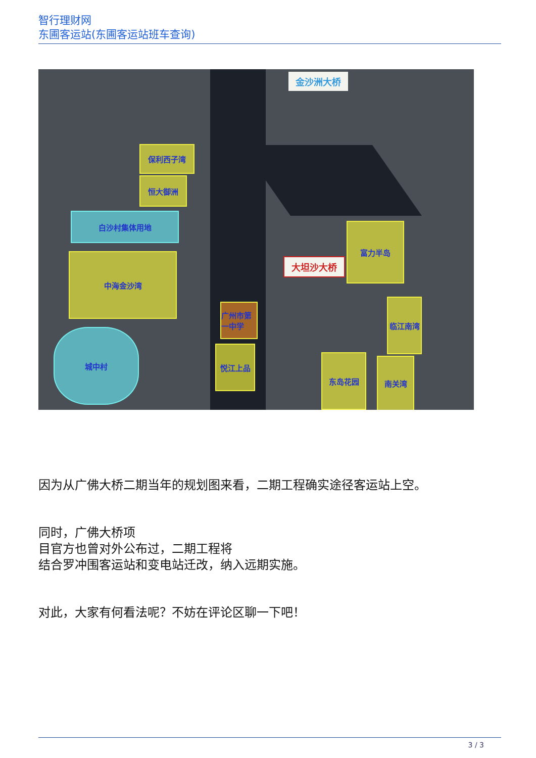智行理财网
东圃客运站(东圃客运站班车查询)
保利西子湾
恒大御洲
白沙村集体用地
中海金沙湾
城中村
悦江上品
广州市第一中学
东岛花园
临江南湾
南关湾
富力半岛
金沙洲大桥
大坦沙大桥
因为从广佛大桥二期当年的规划图来看，二期工程确实途径客运站上空。
同时，广佛大桥项
目官方也曾对外公布过，二期工程将
结合罗冲围客运站和变电站迁改，纳入远期实施。
对此，大家有何看法呢？不妨在评论区聊一下吧！
3 / 3